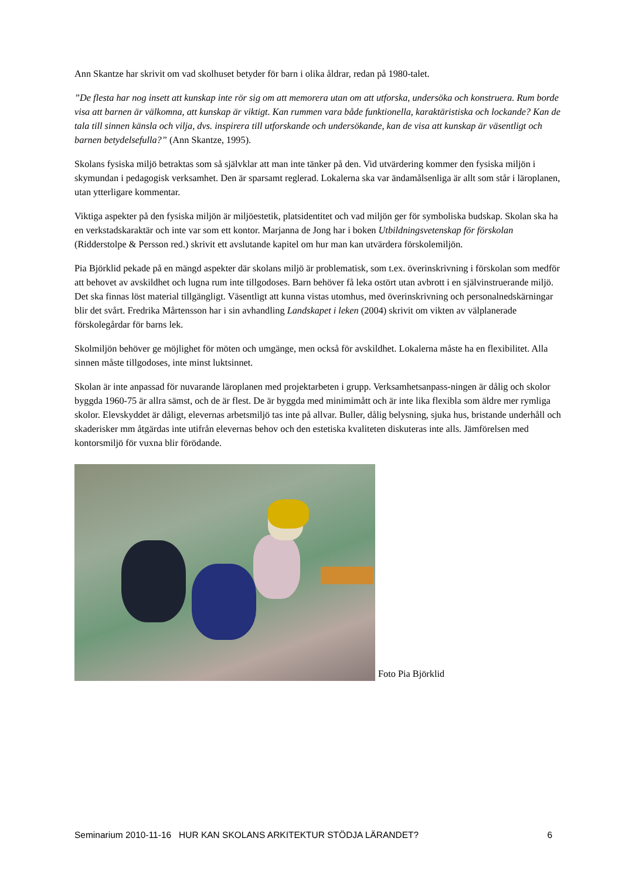Ann Skantze har skrivit om vad skolhuset betyder för barn i olika åldrar, redan på 1980-talet.
”De flesta har nog insett att kunskap inte rör sig om att memorera utan om att utforska, undersöka och konstruera. Rum borde visa att barnen är välkomna, att kunskap är viktigt. Kan rummen vara både funktionella, karaktäristiska och lockande? Kan de tala till sinnen känsla och vilja, dvs. inspirera till utforskande och undersökande, kan de visa att kunskap är väsentligt och barnen betydelsefulla?” (Ann Skantze, 1995).
Skolans fysiska miljö betraktas som så självklar att man inte tänker på den. Vid utvärdering kommer den fysiska miljön i skymundan i pedagogisk verksamhet. Den är sparsamt reglerad. Lokalerna ska var ändamålsenliga är allt som står i läroplanen, utan ytterligare kommentar.
Viktiga aspekter på den fysiska miljön är miljöestetik, platsidentitet och vad miljön ger för symboliska budskap. Skolan ska ha en verkstadskaraktär och inte var som ett kontor. Marjanna de Jong har i boken Utbildningsvetenskap för förskolan (Ridderstolpe & Persson red.) skrivit ett avslutande kapitel om hur man kan utvärdera förskolemiljön.
Pia Björklid pekade på en mängd aspekter där skolans miljö är problematisk, som t.ex. överinskrivning i förskolan som medför att behovet av avskildhet och lugna rum inte tillgodoses. Barn behöver få leka ostört utan avbrott i en självinstruerande miljö. Det ska finnas löst material tillgängligt. Väsentligt att kunna vistas utomhus, med överinskrivning och personalnedskärningar blir det svårt. Fredrika Mårtensson har i sin avhandling Landskapet i leken (2004) skrivit om vikten av välplanerade förskolegårdar för barns lek.
Skolmiljön behöver ge möjlighet för möten och umgänge, men också för avskildhet. Lokalerna måste ha en flexibilitet. Alla sinnen måste tillgodoses, inte minst luktsinnet.
Skolan är inte anpassad för nuvarande läroplanen med projektarbeten i grupp. Verksamhetsanpass-ningen är dålig och skolor byggda 1960-75 är allra sämst, och de är flest. De är byggda med minimimått och är inte lika flexibla som äldre mer rymliga skolor. Elevskyddet är dåligt, elevernas arbetsmiljö tas inte på allvar. Buller, dålig belysning, sjuka hus, bristande underhåll och skaderisker mm åtgärdas inte utifrån elevernas behov och den estetiska kvaliteten diskuteras inte alls. Jämförelsen med kontorsmiljö för vuxna blir förödande.
Foto Pia Björklid
Seminarium 2010-11-16 HUR KAN SKOLANS ARKITEKTUR STÖDJA LÄRANDET? 6